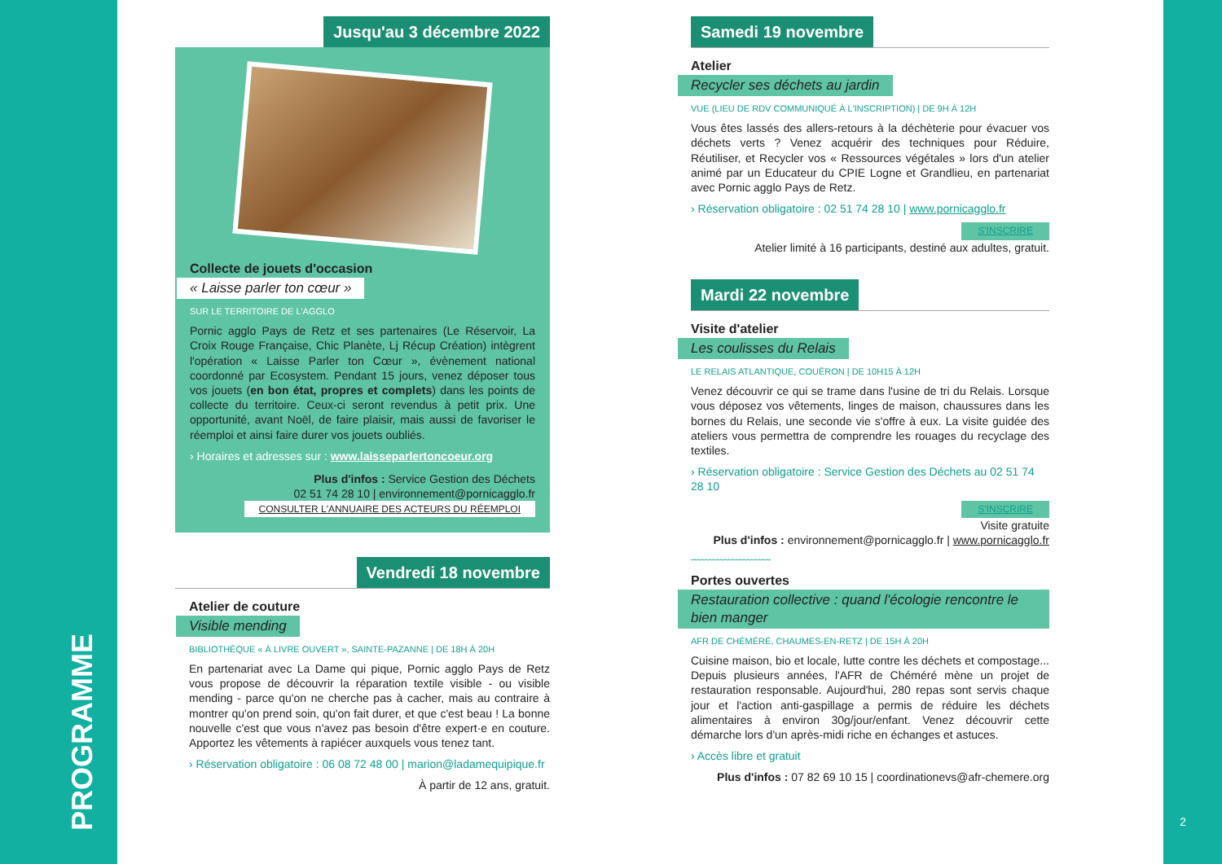PROGRAMME
Jusqu'au 3 décembre 2022
Collecte de jouets d'occasion
« Laisse parler ton cœur »
SUR LE TERRITOIRE DE L'AGGLO
Pornic agglo Pays de Retz et ses partenaires (Le Réservoir, La Croix Rouge Française, Chic Planète, Lj Récup Création) intègrent l'opération « Laisse Parler ton Cœur », évènement national coordonné par Ecosystem. Pendant 15 jours, venez déposer tous vos jouets (en bon état, propres et complets) dans les points de collecte du territoire. Ceux-ci seront revendus à petit prix. Une opportunité, avant Noël, de faire plaisir, mais aussi de favoriser le réemploi et ainsi faire durer vos jouets oubliés.
› Horaires et adresses sur : www.laisseparlertoncoeur.org
Plus d'infos : Service Gestion des Déchets
02 51 74 28 10 | environnement@pornicagglo.fr
CONSULTER L'ANNUAIRE DES ACTEURS DU RÉEMPLOI
Vendredi 18 novembre
Atelier de couture
Visible mending
BIBLIOTHÈQUE « À LIVRE OUVERT », SAINTE-PAZANNE | DE 18H À 20H
En partenariat avec La Dame qui pique, Pornic agglo Pays de Retz vous propose de découvrir la réparation textile visible - ou visible mending - parce qu'on ne cherche pas à cacher, mais au contraire à montrer qu'on prend soin, qu'on fait durer, et que c'est beau ! La bonne nouvelle c'est que vous n'avez pas besoin d'être expert·e en couture. Apportez les vêtements à rapiécer auxquels vous tenez tant.
› Réservation obligatoire : 06 08 72 48 00 | marion@ladamequipique.fr
À partir de 12 ans, gratuit.
Samedi 19 novembre
Atelier
Recycler ses déchets au jardin
VUE (LIEU DE RDV COMMUNIQUÉ À L'INSCRIPTION) | DE 9H À 12H
Vous êtes lassés des allers-retours à la déchèterie pour évacuer vos déchets verts ? Venez acquérir des techniques pour Réduire, Réutiliser, et Recycler vos « Ressources végétales » lors d'un atelier animé par un Educateur du CPIE Logne et Grandlieu, en partenariat avec Pornic agglo Pays de Retz.
› Réservation obligatoire : 02 51 74 28 10 | www.pornicagglo.fr
S'INSCRIRE
Atelier limité à 16 participants, destiné aux adultes, gratuit.
Mardi 22 novembre
Visite d'atelier
Les coulisses du Relais
LE RELAIS ATLANTIQUE, COUËRON | DE 10H15 À 12H
Venez découvrir ce qui se trame dans l'usine de tri du Relais. Lorsque vous déposez vos vêtements, linges de maison, chaussures dans les bornes du Relais, une seconde vie s'offre à eux. La visite guidée des ateliers vous permettra de comprendre les rouages du recyclage des textiles.
› Réservation obligatoire : Service Gestion des Déchets au 02 51 74 28 10
S'INSCRIRE
Visite gratuite
Plus d'infos : environnement@pornicagglo.fr | www.pornicagglo.fr
﹏﹏﹏﹏﹏﹏﹏
Portes ouvertes
Restauration collective : quand l'écologie rencontre le bien manger
AFR DE CHÉMÉRÉ, CHAUMES-EN-RETZ | DE 15H À 20H
Cuisine maison, bio et locale, lutte contre les déchets et compostage... Depuis plusieurs années, l'AFR de Chéméré mène un projet de restauration responsable. Aujourd'hui, 280 repas sont servis chaque jour et l'action anti-gaspillage a permis de réduire les déchets alimentaires à environ 30g/jour/enfant. Venez découvrir cette démarche lors d'un après-midi riche en échanges et astuces.
› Accès libre et gratuit
Plus d'infos : 07 82 69 10 15 | coordinationevs@afr-chemere.org
2